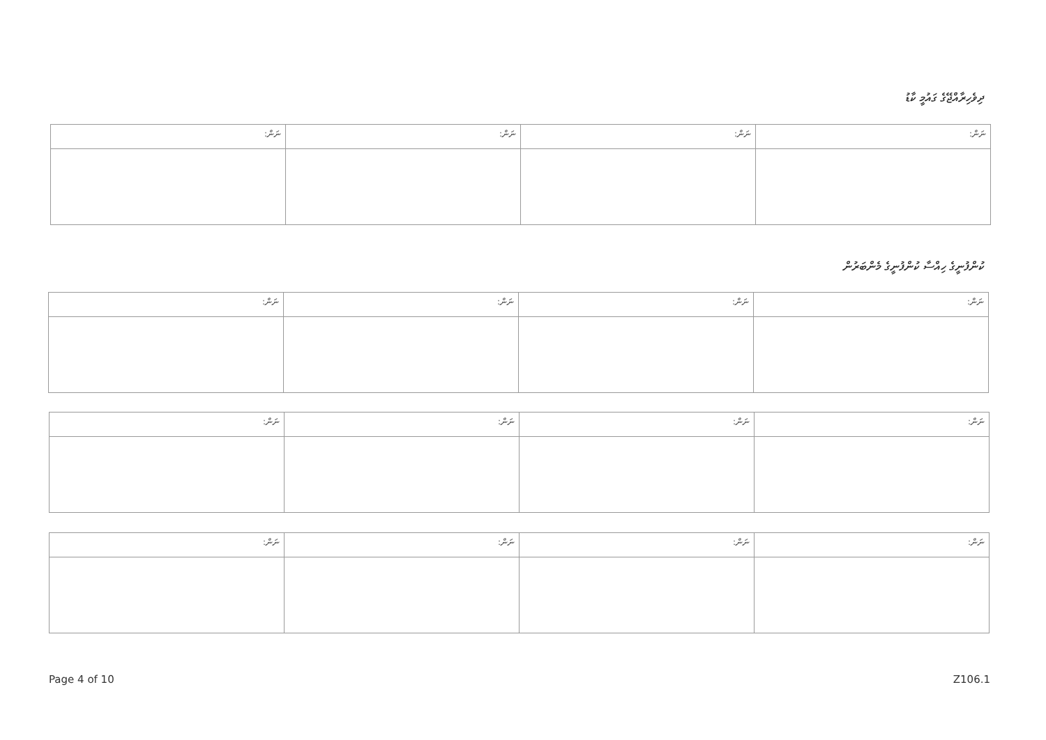ދިވެހިރާއްޖޭގެ ގައުމީ ކާޑު
| ނަން: | ނަން: | ނަން: | ނަން: |
| --- | --- | --- | --- |
ކުންފުނީގެ ހިއްސާ ކުންފުނީގެ މެންބަރުން
| ނަން: | ނަން: | ނަން: | ނަން: |
| --- | --- | --- | --- |
| ނަން: | ނަން: | ނަން: | ނަން: |
| --- | --- | --- | --- |
| ނަން: | ނަން: | ނަން: | ނަން: |
| --- | --- | --- | --- |
Page 4 of 10 Z106.1